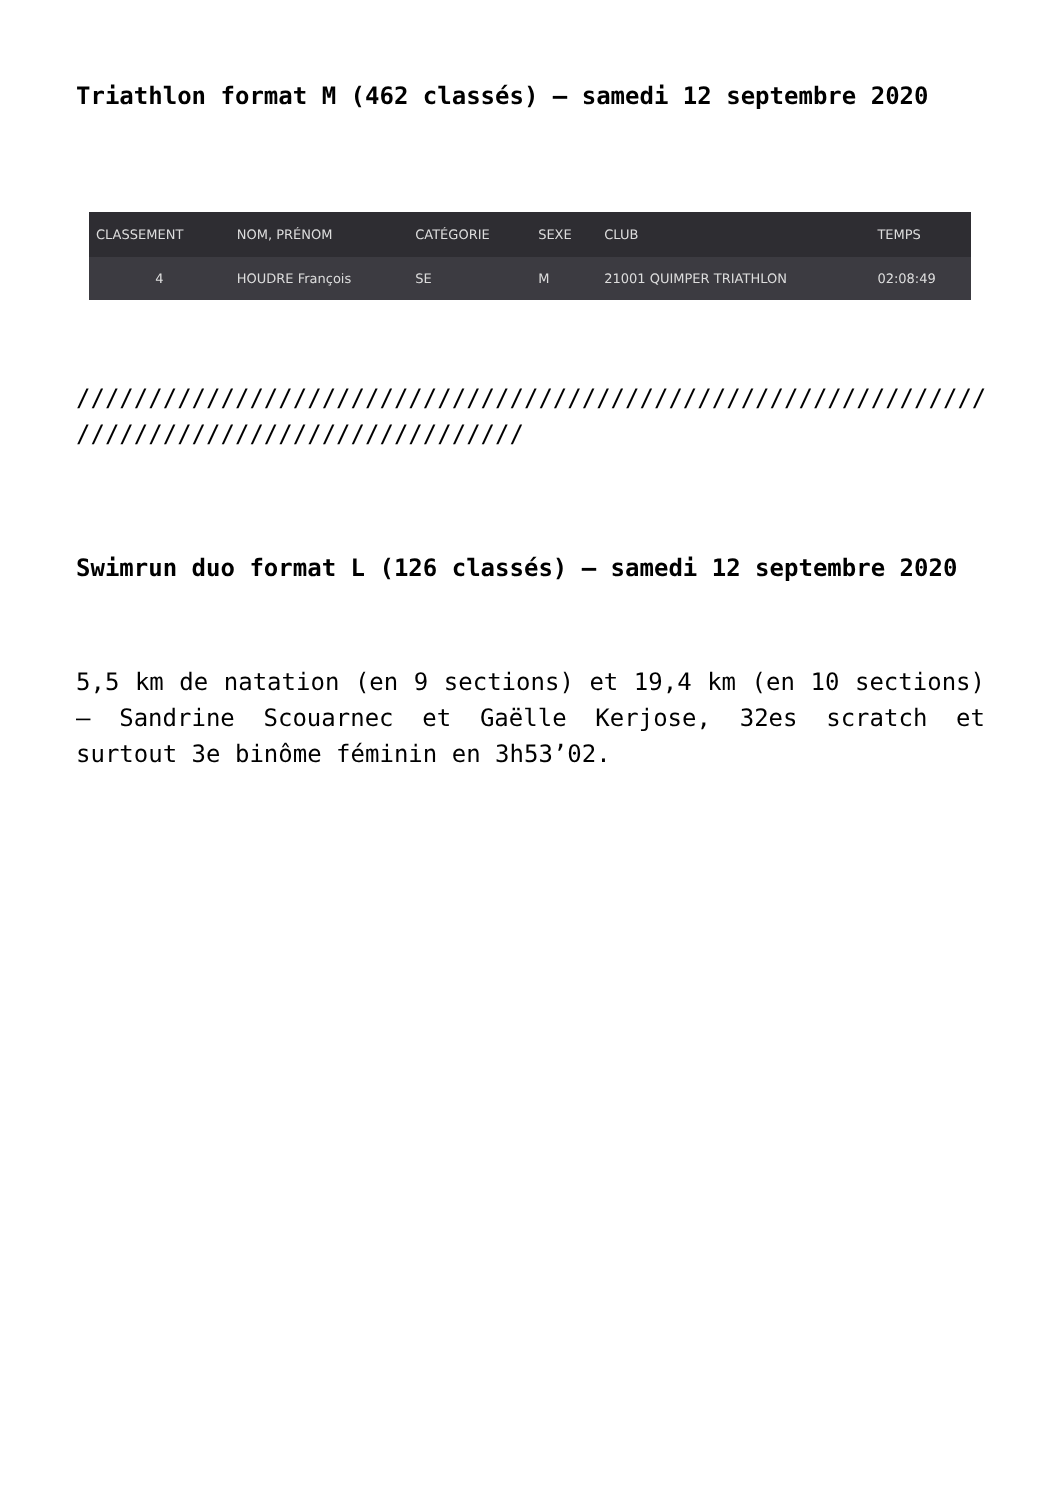Triathlon format M (462 classés) – samedi 12 septembre 2020
| CLASSEMENT | NOM, PRÉNOM | CATÉGORIE | SEXE | CLUB | TEMPS |
| --- | --- | --- | --- | --- | --- |
| 4 | HOUDRE François | SE | M | 21001 QUIMPER TRIATHLON | 02:08:49 |
///////////////////////////////////////////////////////////////
///////////////////////////////
Swimrun duo format L (126 classés) – samedi 12 septembre 2020
5,5 km de natation (en 9 sections) et 19,4 km (en 10 sections) – Sandrine Scouarnec et Gaëlle Kerjose, 32es scratch et surtout 3e binôme féminin en 3h53’02.